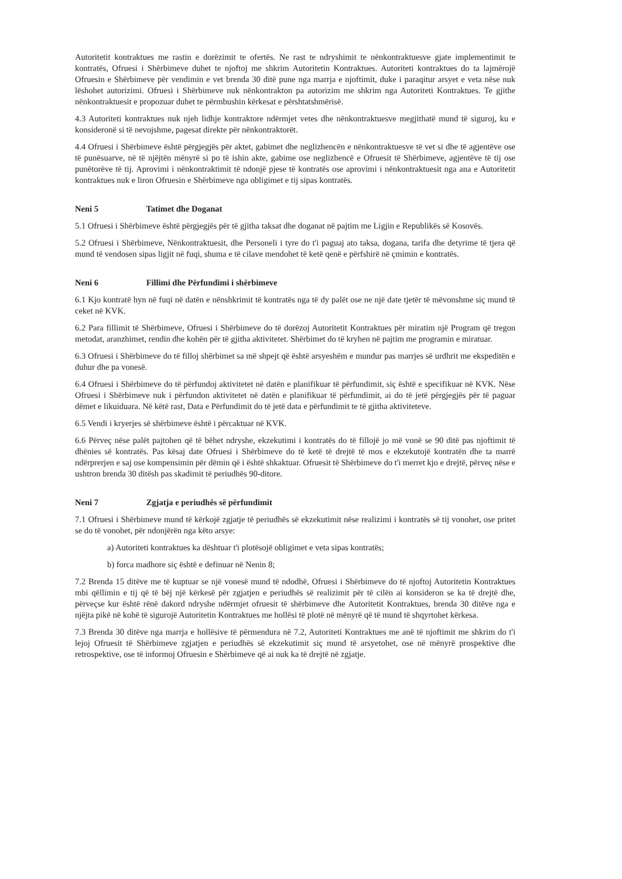Autoritetit kontraktues me rastin e dorëzimit te ofertës. Ne rast te ndryshimit te nënkontraktuesve gjate implementimit te kontratës, Ofruesi i Shërbimeve duhet te njoftoj me shkrim Autoritetin Kontraktues. Autoriteti kontraktues do ta lajmërojë Ofruesin e Shërbimeve për vendimin e vet brenda 30 ditë pune nga marrja e njoftimit, duke i paraqitur arsyet e veta nëse nuk lëshohet autorizimi. Ofruesi i Shërbimeve nuk nënkontrakton pa autorizim me shkrim nga Autoriteti Kontraktues. Te gjithe nënkontraktuesit e propozuar duhet te përmbushin kërkesat e përshtatshmërisë.
4.3 Autoriteti kontraktues nuk njeh lidhje kontraktore ndërmjet vetes dhe nënkontraktuesve megjithatë mund të siguroj, ku e konsideronë si të nevojshme, pagesat direkte për nënkontraktorët.
4.4 Ofruesi i Shërbimeve është përgjegjës për aktet, gabimet dhe neglizhencën e nënkontraktuesve të vet si dhe të agjentëve ose të punësuarve, në të njëjtën mënyrë si po të ishin akte, gabime ose neglizhencë e Ofruesit të Shërbimeve, agjentëve të tij ose punëtorëve të tij. Aprovimi i nënkontraktimit të ndonjë pjese të kontratës ose aprovimi i nënkontraktuesit nga ana e Autoritetit kontraktues nuk e liron Ofruesin e Shërbimeve nga obligimet e tij sipas kontratës.
Neni 5 Tatimet dhe Doganat
5.1 Ofruesi i Shërbimeve është përgjegjës për të gjitha taksat dhe doganat në pajtim me Ligjin e Republikës së Kosovës.
5.2 Ofruesi i Shërbimeve, Nënkontraktuesit, dhe Personeli i tyre do t'i paguaj ato taksa, dogana, tarifa dhe detyrime të tjera që mund të vendosen sipas ligjit në fuqi, shuma e të cilave mendohet të ketë qenë e përfshirë në çmimin e kontratës.
Neni 6 Fillimi dhe Përfundimi i shërbimeve
6.1 Kjo kontratë hyn në fuqi në datën e nënshkrimit të kontratës nga të dy palët ose ne një date tjetër të mëvonshme siç mund të ceket në KVK.
6.2 Para fillimit të Shërbimeve, Ofruesi i Shërbimeve do të dorëzoj Autoritetit Kontraktues për miratim një Program që tregon metodat, aranzhimet, rendin dhe kohën për të gjitha aktivitetet. Shërbimet do të kryhen në pajtim me programin e miratuar.
6.3 Ofruesi i Shërbimeve do të filloj shërbimet sa më shpejt që është arsyeshëm e mundur pas marrjes së urdhrit me ekspeditën e duhur dhe pa vonesë.
6.4 Ofruesi i Shërbimeve do të përfundoj aktivitetet në datën e planifikuar të përfundimit, siç është e specifikuar në KVK. Nëse Ofruesi i Shërbimeve nuk i përfundon aktivitetet në datën e planifikuar të përfundimit, ai do të jetë përgjegjës për të paguar dëmet e likuiduara. Në këtë rast, Data e Përfundimit do të jetë data e përfundimit te të gjitha aktiviteteve.
6.5 Vendi i kryerjes së shërbimeve është i përcaktuar në KVK.
6.6 Përveç nëse palët pajtohen që të bëhet ndryshe, ekzekutimi i kontratës do të fillojë jo më vonë se 90 ditë pas njoftimit të dhënies së kontratës. Pas kësaj date Ofruesi i Shërbimeve do të ketë të drejtë të mos e ekzekutojë kontratën dhe ta marrë ndërprerjen e saj ose kompensimin për dëmin që i është shkaktuar. Ofruesit të Shërbimeve do t'i merret kjo e drejtë, përveç nëse e ushtron brenda 30 ditësh pas skadimit të periudhës 90-ditore.
Neni 7 Zgjatja e periudhës së përfundimit
7.1 Ofruesi i Shërbimeve mund të kërkojë zgjatje të periudhës së ekzekutimit nëse realizimi i kontratës së tij vonohet, ose pritet se do të vonohet, për ndonjërën nga këto arsye:
a) Autoriteti kontraktues ka dështuar t'i plotësojë obligimet e veta sipas kontratës;
b) forca madhore siç është e definuar në Nenin 8;
7.2 Brenda 15 ditëve me të kuptuar se një vonesë mund të ndodhë, Ofruesi i Shërbimeve do të njoftoj Autoritetin Kontraktues mbi qëllimin e tij që të bëj një kërkesë për zgjatjen e periudhës së realizimit për të cilën ai konsideron se ka të drejtë dhe, përveçse kur është rënë dakord ndryshe ndërmjet ofruesit të shërbimeve dhe Autoritetit Kontraktues, brenda 30 ditëve nga e njëjta pikë në kohë të sigurojë Autoritetin Kontraktues me hollësi të plotë në mënyrë që të mund të shqyrtohet kërkesa.
7.3 Brenda 30 ditëve nga marrja e hollësive të përmendura në 7.2, Autoriteti Kontraktues me anë të njoftimit me shkrim do t'i lejoj Ofruesit të Shërbimeve zgjatjen e periudhës së ekzekutimit siç mund të arsyetohet, ose në mënyrë prospektive dhe retrospektive, ose të informoj Ofruesin e Shërbimeve që ai nuk ka të drejtë në zgjatje.